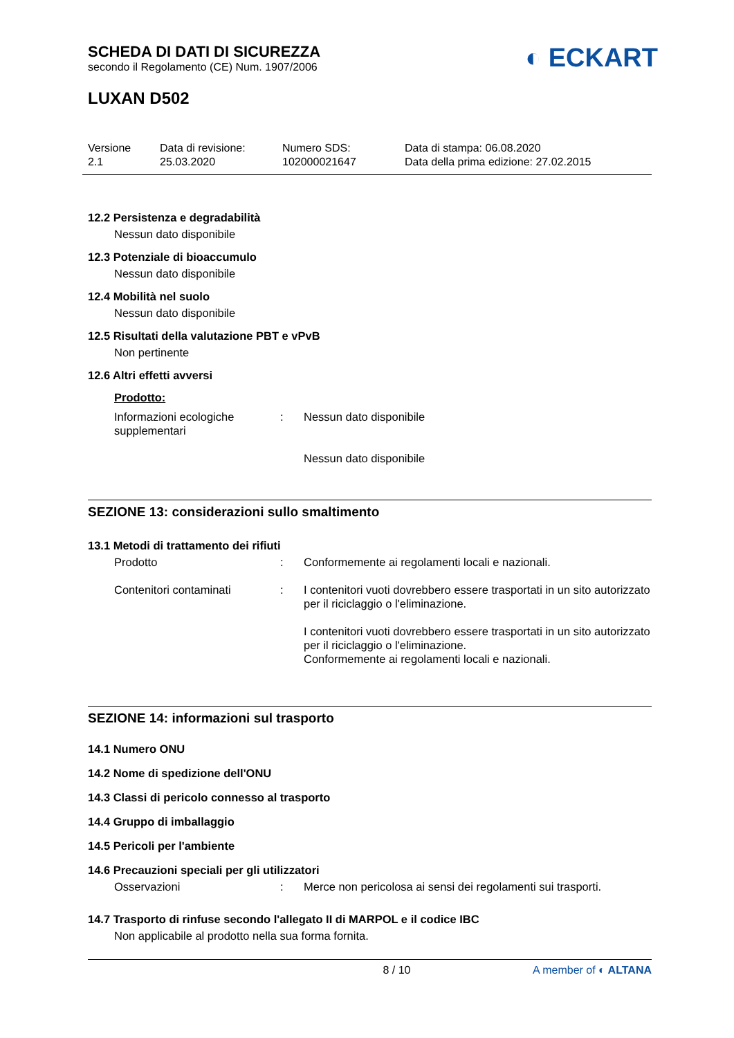◐ ECKART
SCHEDA DI DATI DI SICUREZZA
secondo il Regolamento (CE) Num. 1907/2006
LUXAN D502
Versione
2.1
Data di revisione:
25.03.2020
Numero SDS:
102000021647
Data di stampa: 06.08.2020
Data della prima edizione: 27.02.2015
12.2 Persistenza e degradabilità
Nessun dato disponibile
12.3 Potenziale di bioaccumulo
Nessun dato disponibile
12.4 Mobilità nel suolo
Nessun dato disponibile
12.5 Risultati della valutazione PBT e vPvB
Non pertinente
12.6 Altri effetti avversi
Prodotto:
Informazioni ecologiche supplementari
: Nessun dato disponibile
Nessun dato disponibile
SEZIONE 13: considerazioni sullo smaltimento
13.1 Metodi di trattamento dei rifiuti
Prodotto : Conformemente ai regolamenti locali e nazionali.
Contenitori contaminati : I contenitori vuoti dovrebbero essere trasportati in un sito autorizzato per il riciclaggio o l'eliminazione.
I contenitori vuoti dovrebbero essere trasportati in un sito autorizzato per il riciclaggio o l'eliminazione.
Conformemente ai regolamenti locali e nazionali.
SEZIONE 14: informazioni sul trasporto
14.1 Numero ONU
14.2 Nome di spedizione dell'ONU
14.3 Classi di pericolo connesso al trasporto
14.4 Gruppo di imballaggio
14.5 Pericoli per l'ambiente
14.6 Precauzioni speciali per gli utilizzatori
Osservazioni : Merce non pericolosa ai sensi dei regolamenti sui trasporti.
14.7 Trasporto di rinfuse secondo l'allegato II di MARPOL e il codice IBC
Non applicabile al prodotto nella sua forma fornita.
8 / 10 A member of ◐ ALTANA